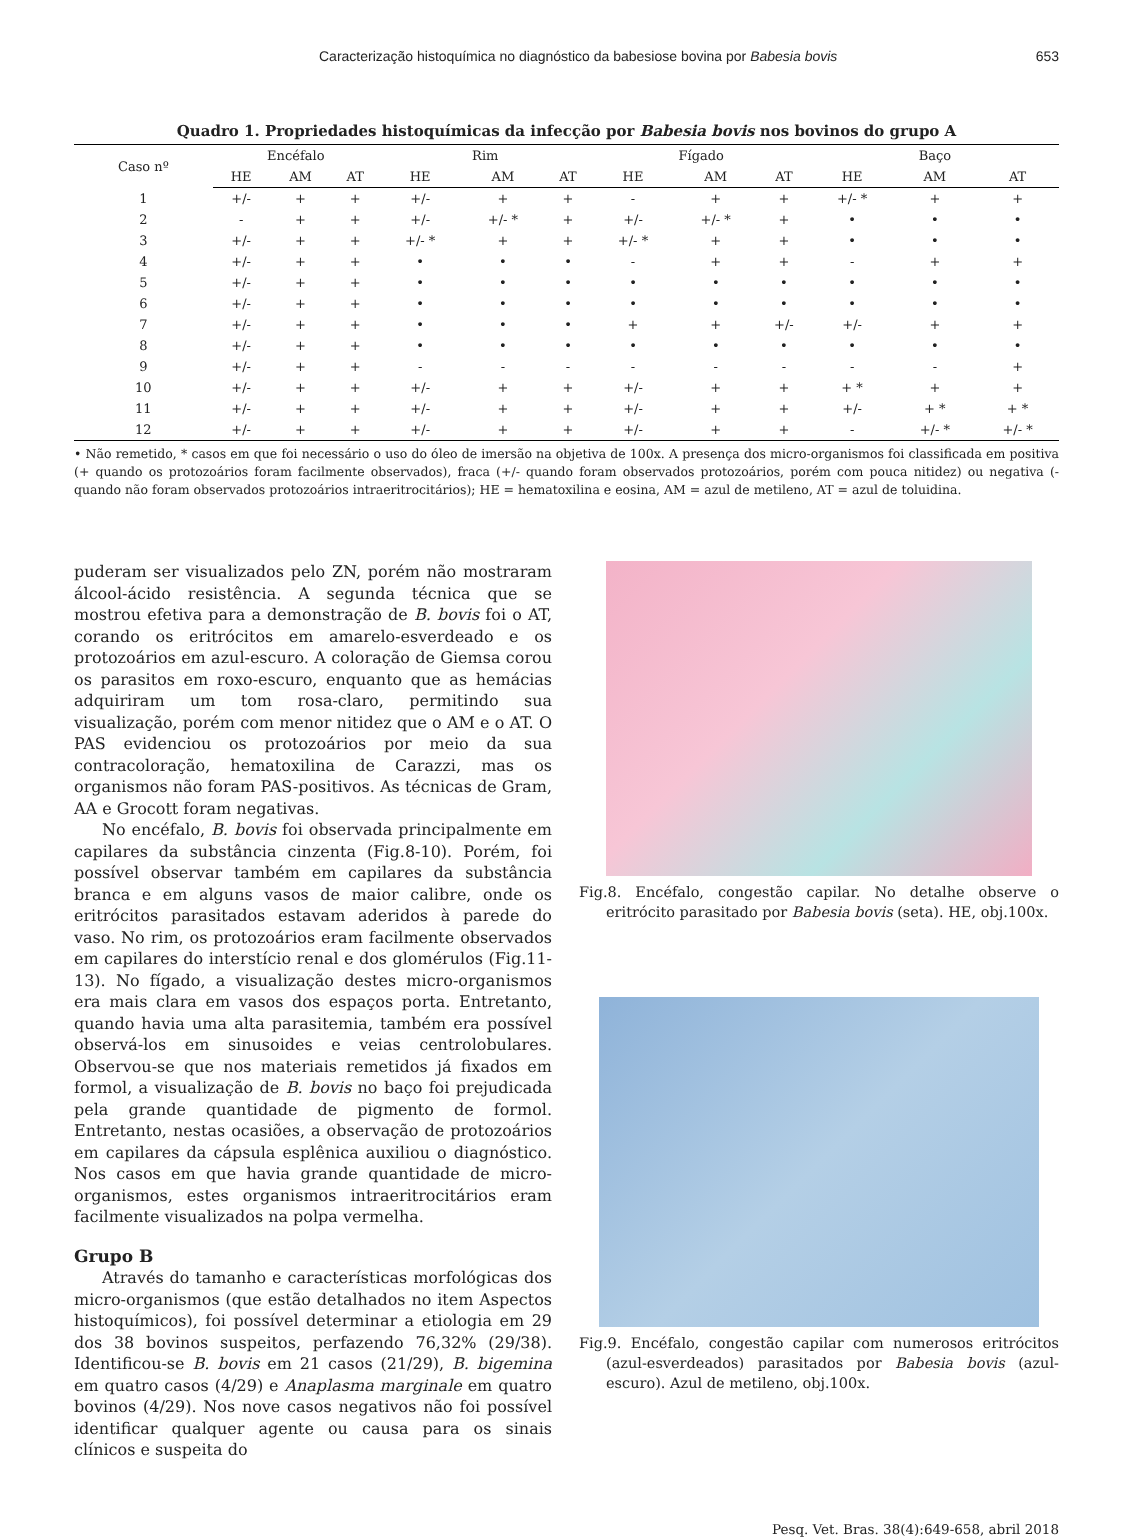Caracterização histoquímica no diagnóstico da babesiose bovina por Babesia bovis 653
Quadro 1. Propriedades histoquímicas da infecção por Babesia bovis nos bovinos do grupo A
| Caso nº | Encéfalo | | | Rim | | | Fígado | | | Baço | | |
| --- | --- | --- | --- | --- | --- | --- | --- | --- | --- | --- | --- | --- |
| | HE | AM | AT | HE | AM | AT | HE | AM | AT | HE | AM | AT |
| 1 | +/- | + | + | +/- | + | + | - | + | + | +/- * | + | + |
| 2 | - | + | + | +/- | +/- * | + | +/- | +/- * | + | • | • | • |
| 3 | +/- | + | + | +/- * | + | + | +/- * | + | + | • | • | • |
| 4 | +/- | + | + | • | • | • | - | + | + | - | + | + |
| 5 | +/- | + | + | • | • | • | • | • | • | • | • | • |
| 6 | +/- | + | + | • | • | • | • | • | • | • | • | • |
| 7 | +/- | + | + | • | • | • | + | + | +/- | +/- | + | + |
| 8 | +/- | + | + | • | • | • | • | • | • | • | • | • |
| 9 | +/- | + | + | - | - | - | - | - | - | - | - | + |
| 10 | +/- | + | + | +/- | + | + | +/- | + | + | + * | + | + |
| 11 | +/- | + | + | +/- | + | + | +/- | + | + | +/- | + * | + * |
| 12 | +/- | + | + | +/- | + | + | +/- | + | + | - | +/- * | +/- * |
• Não remetido, * casos em que foi necessário o uso do óleo de imersão na objetiva de 100x. A presença dos micro-organismos foi classificada em positiva (+ quando os protozoários foram facilmente observados), fraca (+/- quando foram observados protozoários, porém com pouca nitidez) ou negativa (- quando não foram observados protozoários intraeritrocitários); HE = hematoxilina e eosina, AM = azul de metileno, AT = azul de toluidina.
puderam ser visualizados pelo ZN, porém não mostraram álcool-ácido resistência. A segunda técnica que se mostrou efetiva para a demonstração de B. bovis foi o AT, corando os eritrócitos em amarelo-esverdeado e os protozoários em azul-escuro. A coloração de Giemsa corou os parasitos em roxo-escuro, enquanto que as hemácias adquiriram um tom rosa-claro, permitindo sua visualização, porém com menor nitidez que o AM e o AT. O PAS evidenciou os protozoários por meio da sua contracoloração, hematoxilina de Carazzi, mas os organismos não foram PAS-positivos. As técnicas de Gram, AA e Grocott foram negativas.
No encéfalo, B. bovis foi observada principalmente em capilares da substância cinzenta (Fig.8-10). Porém, foi possível observar também em capilares da substância branca e em alguns vasos de maior calibre, onde os eritrócitos parasitados estavam aderidos à parede do vaso. No rim, os protozoários eram facilmente observados em capilares do interstício renal e dos glomérulos (Fig.11-13). No fígado, a visualização destes micro-organismos era mais clara em vasos dos espaços porta. Entretanto, quando havia uma alta parasitemia, também era possível observá-los em sinusoides e veias centrolobulares. Observou-se que nos materiais remetidos já fixados em formol, a visualização de B. bovis no baço foi prejudicada pela grande quantidade de pigmento de formol. Entretanto, nestas ocasiões, a observação de protozoários em capilares da cápsula esplênica auxiliou o diagnóstico. Nos casos em que havia grande quantidade de micro-organismos, estes organismos intraeritrocitários eram facilmente visualizados na polpa vermelha.
Grupo B
Através do tamanho e características morfológicas dos micro-organismos (que estão detalhados no item Aspectos histoquímicos), foi possível determinar a etiologia em 29 dos 38 bovinos suspeitos, perfazendo 76,32% (29/38). Identificou-se B. bovis em 21 casos (21/29), B. bigemina em quatro casos (4/29) e Anaplasma marginale em quatro bovinos (4/29). Nos nove casos negativos não foi possível identificar qualquer agente ou causa para os sinais clínicos e suspeita do
Fig.8. Encéfalo, congestão capilar. No detalhe observe o eritrócito parasitado por Babesia bovis (seta). HE, obj.100x.
Fig.9. Encéfalo, congestão capilar com numerosos eritrócitos (azul-esverdeados) parasitados por Babesia bovis (azul-escuro). Azul de metileno, obj.100x.
Pesq. Vet. Bras. 38(4):649-658, abril 2018